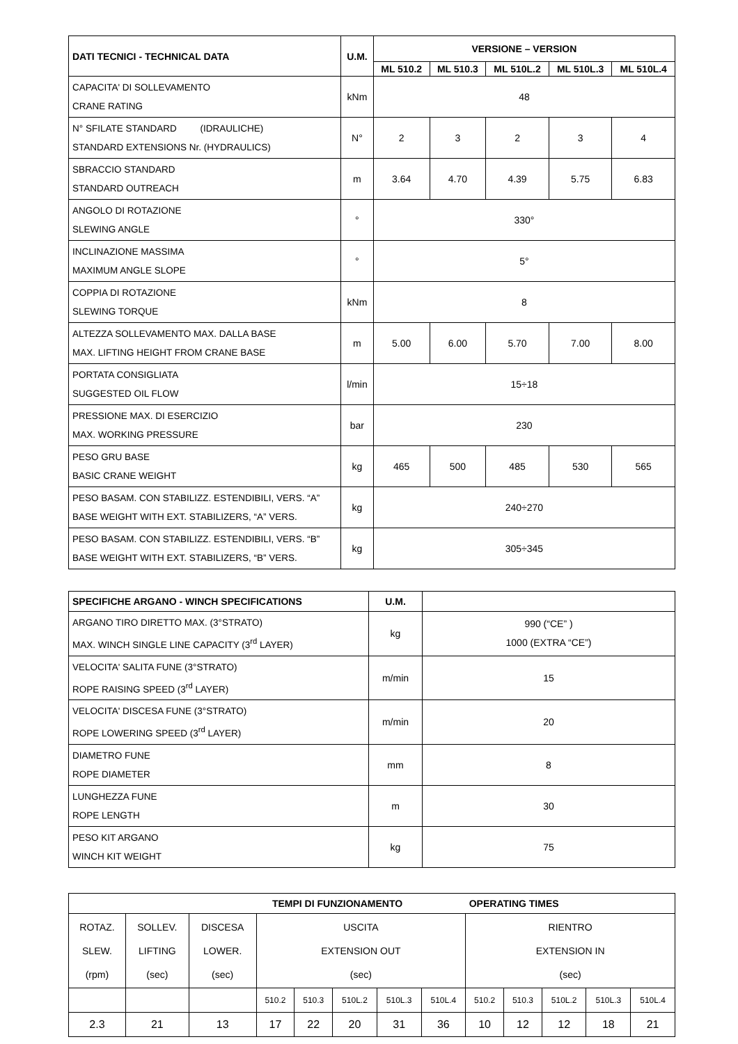| DATI TECNICI - TECHNICAL DATA | U.M. | VERSIONE – VERSION | | | | |
| --- | --- | --- | --- | --- | --- | --- |
| | | ML 510.2 | ML 510.3 | ML 510L.2 | ML 510L.3 | ML 510L.4 |
| CAPACITA' DI SOLLEVAMENTO CRANE RATING | kNm | 48 | | | | |
| N° SFILATE STANDARD (IDRAULICHE) STANDARD EXTENSIONS Nr. (HYDRAULICS) | N° | 2 | 3 | 2 | 3 | 4 |
| SBRACCIO STANDARD STANDARD OUTREACH | m | 3.64 | 4.70 | 4.39 | 5.75 | 6.83 |
| ANGOLO DI ROTAZIONE SLEWING ANGLE | ° | 330° | | | | |
| INCLINAZIONE MASSIMA MAXIMUM ANGLE SLOPE | ° | 5° | | | | |
| COPPIA DI ROTAZIONE SLEWING TORQUE | kNm | 8 | | | | |
| ALTEZZA SOLLEVAMENTO MAX. DALLA BASE MAX. LIFTING HEIGHT FROM CRANE BASE | m | 5.00 | 6.00 | 5.70 | 7.00 | 8.00 |
| PORTATA CONSIGLIATA SUGGESTED OIL FLOW | l/min | 15÷18 | | | | |
| PRESSIONE MAX. DI ESERCIZIO MAX. WORKING PRESSURE | bar | 230 | | | | |
| PESO GRU BASE BASIC CRANE WEIGHT | kg | 465 | 500 | 485 | 530 | 565 |
| PESO BASAM. CON STABILIZZ. ESTENDIBILI, VERS. “A” BASE WEIGHT WITH EXT. STABILIZERS, “A” VERS. | kg | 240÷270 | | | | |
| PESO BASAM. CON STABILIZZ. ESTENDIBILI, VERS. “B” BASE WEIGHT WITH EXT. STABILIZERS, “B” VERS. | kg | 305÷345 | | | | |
| SPECIFICHE ARGANO - WINCH SPECIFICATIONS | U.M. | |
| ARGANO TIRO DIRETTO MAX. (3°STRATO) MAX. WINCH SINGLE LINE CAPACITY (3<sup>rd</sup> LAYER) | kg | 990 (“CE” ) 1000 (EXTRA “CE”) |
| VELOCITA' SALITA FUNE (3°STRATO) ROPE RAISING SPEED (3<sup>rd</sup> LAYER) | m/min | 15 |
| VELOCITA' DISCESA FUNE (3°STRATO) ROPE LOWERING SPEED (3<sup>rd</sup> LAYER) | m/min | 20 |
| DIAMETRO FUNE ROPE DIAMETER | mm | 8 |
| LUNGHEZZA FUNE ROPE LENGTH | m | 30 |
| PESO KIT ARGANO WINCH KIT WEIGHT | kg | 75 |
| TEMPI DI FUNZIONAMENTO | | | | | | | | OPERATING TIMES | | | | |
| --- | --- | --- | --- | --- | --- | --- | --- | --- | --- | --- | --- | --- |
| ROTAZ. SLEW. (rpm) | SOLLEV. LIFTING (sec) | DISCESA LOWER. (sec) | USCITA EXTENSION OUT (sec) | | | | | RIENTRO EXTENSION IN (sec) | | | | |
| | | | 510.2 | 510.3 | 510L.2 | 510L.3 | 510L.4 | 510.2 | 510.3 | 510L.2 | 510L.3 | 510L.4 |
| 2.3 | 21 | 13 | 17 | 22 | 20 | 31 | 36 | 10 | 12 | 12 | 18 | 21 |